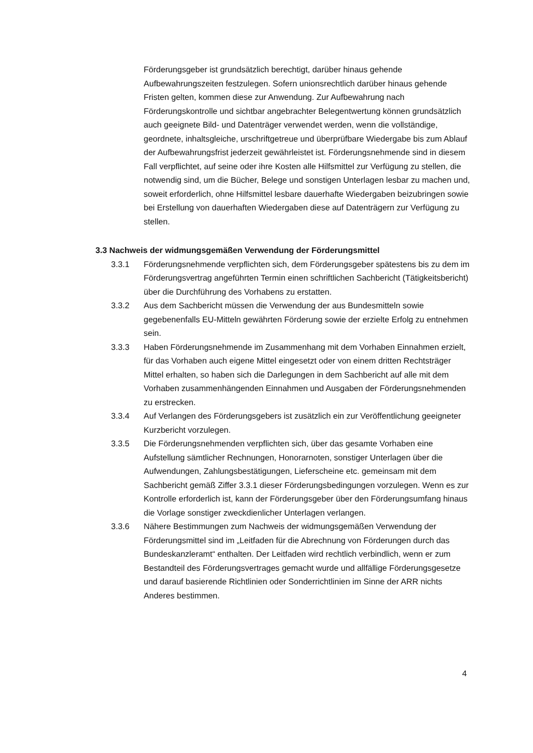Förderungsgeber ist grundsätzlich berechtigt, darüber hinaus gehende Aufbewahrungszeiten festzulegen. Sofern unionsrechtlich darüber hinaus gehende Fristen gelten, kommen diese zur Anwendung. Zur Aufbewahrung nach Förderungskontrolle und sichtbar angebrachter Belegentwertung können grundsätzlich auch geeignete Bild- und Datenträger verwendet werden, wenn die vollständige, geordnete, inhaltsgleiche, urschriftgetreue und überprüfbare Wiedergabe bis zum Ablauf der Aufbewahrungsfrist jederzeit gewährleistet ist. Förderungsnehmende sind in diesem Fall verpflichtet, auf seine oder ihre Kosten alle Hilfsmittel zur Verfügung zu stellen, die notwendig sind, um die Bücher, Belege und sonstigen Unterlagen lesbar zu machen und, soweit erforderlich, ohne Hilfsmittel lesbare dauerhafte Wiedergaben beizubringen sowie bei Erstellung von dauerhaften Wiedergaben diese auf Datenträgern zur Verfügung zu stellen.
3.3 Nachweis der widmungsgemäßen Verwendung der Förderungsmittel
3.3.1 Förderungsnehmende verpflichten sich, dem Förderungsgeber spätestens bis zu dem im Förderungsvertrag angeführten Termin einen schriftlichen Sachbericht (Tätigkeitsbericht) über die Durchführung des Vorhabens zu erstatten.
3.3.2 Aus dem Sachbericht müssen die Verwendung der aus Bundesmitteln sowie gegebenenfalls EU-Mitteln gewährten Förderung sowie der erzielte Erfolg zu entnehmen sein.
3.3.3 Haben Förderungsnehmende im Zusammenhang mit dem Vorhaben Einnahmen erzielt, für das Vorhaben auch eigene Mittel eingesetzt oder von einem dritten Rechtsträger Mittel erhalten, so haben sich die Darlegungen in dem Sachbericht auf alle mit dem Vorhaben zusammenhängenden Einnahmen und Ausgaben der Förderungsnehmenden zu erstrecken.
3.3.4 Auf Verlangen des Förderungsgebers ist zusätzlich ein zur Veröffentlichung geeigneter Kurzbericht vorzulegen.
3.3.5 Die Förderungsnehmenden verpflichten sich, über das gesamte Vorhaben eine Aufstellung sämtlicher Rechnungen, Honorarnoten, sonstiger Unterlagen über die Aufwendungen, Zahlungsbestätigungen, Lieferscheine etc. gemeinsam mit dem Sachbericht gemäß Ziffer 3.3.1 dieser Förderungsbedingungen vorzulegen. Wenn es zur Kontrolle erforderlich ist, kann der Förderungsgeber über den Förderungsumfang hinaus die Vorlage sonstiger zweckdienlicher Unterlagen verlangen.
3.3.6 Nähere Bestimmungen zum Nachweis der widmungsgemäßen Verwendung der Förderungsmittel sind im „Leitfaden für die Abrechnung von Förderungen durch das Bundeskanzleramt“ enthalten. Der Leitfaden wird rechtlich verbindlich, wenn er zum Bestandteil des Förderungsvertrages gemacht wurde und allfällige Förderungsgesetze und darauf basierende Richtlinien oder Sonderrichtlinien im Sinne der ARR nichts Anderes bestimmen.
4